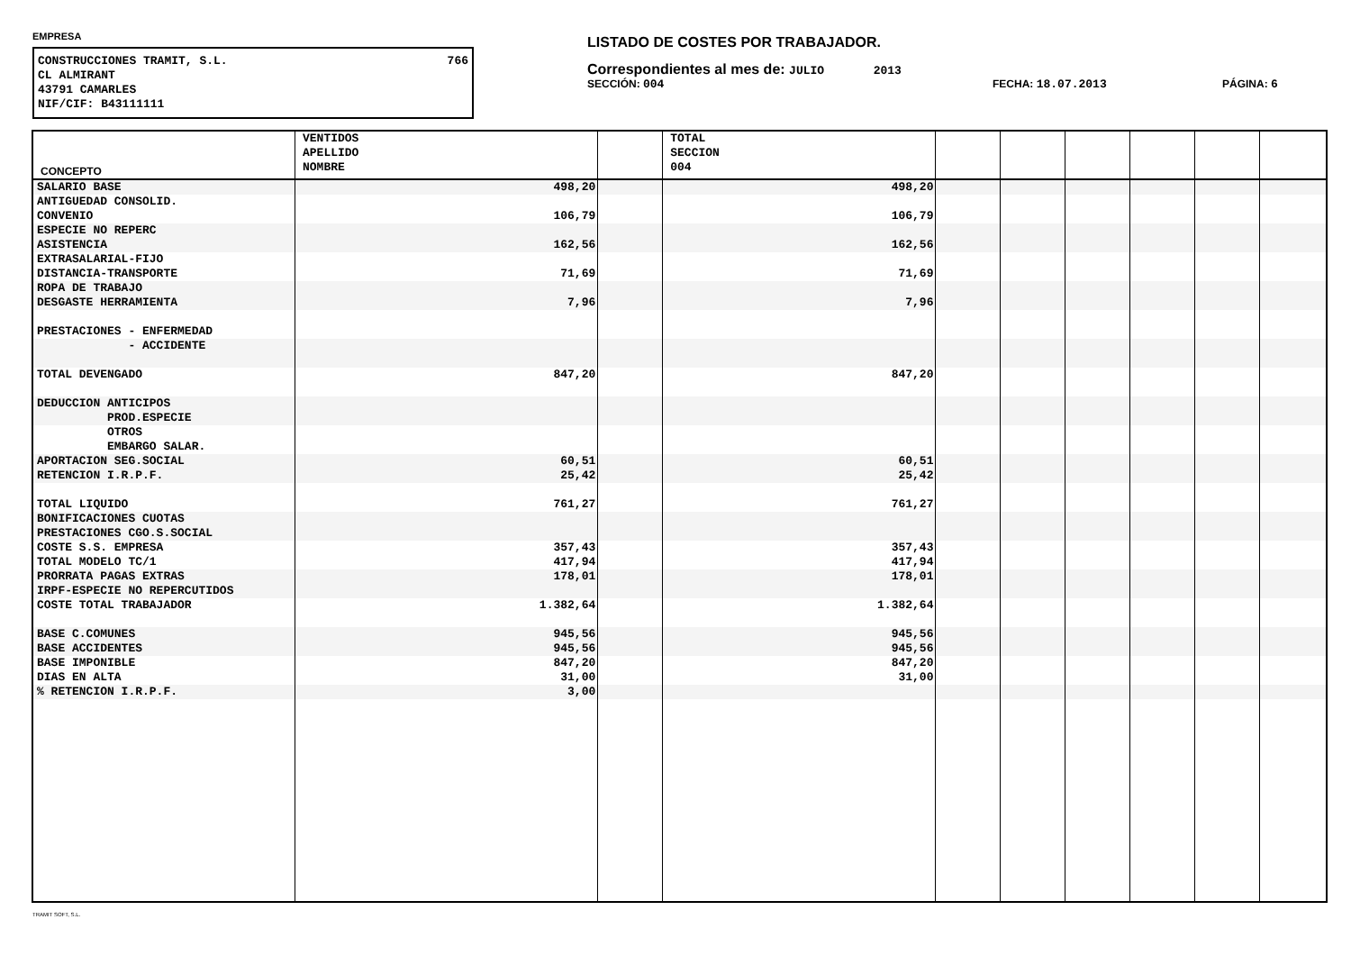EMPRESA
CONSTRUCCIONES TRAMIT, S.L. 766
CL ALMIRANT
43791 CAMARLES
NIF/CIF: B43111111
LISTADO DE COSTES POR TRABAJADOR.
Correspondientes al mes de: JULIO 2013
SECCIÓN: 004 FECHA: 18.07.2013 PÁGINA: 6
| CONCEPTO | VENTIDOS APELLIDO NOMBRE | | TOTAL SECCION 004 | | | | | | |
| --- | --- | --- | --- | --- | --- | --- | --- | --- | --- |
| SALARIO BASE | 498,20 | | 498,20 | | | | | | |
| ANTIGUEDAD CONSOLID. | | | | | | | | | |
| CONVENIO | 106,79 | | 106,79 | | | | | | |
| ESPECIE NO REPERC | | | | | | | | | |
| ASISTENCIA | 162,56 | | 162,56 | | | | | | |
| EXTRASALARIAL-FIJO | | | | | | | | | |
| DISTANCIA-TRANSPORTE | 71,69 | | 71,69 | | | | | | |
| ROPA DE TRABAJO | | | | | | | | | |
| DESGASTE HERRAMIENTA | 7,96 | | 7,96 | | | | | | |
| PRESTACIONES - ENFERMEDAD | | | | | | | | | |
| - ACCIDENTE | | | | | | | | | |
| TOTAL DEVENGADO | 847,20 | | 847,20 | | | | | | |
| DEDUCCION ANTICIPOS | | | | | | | | | |
| PROD.ESPECIE | | | | | | | | | |
| OTROS | | | | | | | | | |
| EMBARGO SALAR. | | | | | | | | | |
| APORTACION SEG.SOCIAL | 60,51 | | 60,51 | | | | | | |
| RETENCION I.R.P.F. | 25,42 | | 25,42 | | | | | | |
| TOTAL LIQUIDO | 761,27 | | 761,27 | | | | | | |
| BONIFICACIONES CUOTAS | | | | | | | | | |
| PRESTACIONES CGO.S.SOCIAL | | | | | | | | | |
| COSTE S.S. EMPRESA | 357,43 | | 357,43 | | | | | | |
| TOTAL MODELO TC/1 | 417,94 | | 417,94 | | | | | | |
| PRORRATA PAGAS EXTRAS | 178,01 | | 178,01 | | | | | | |
| IRPF-ESPECIE NO REPERCUTIDOS | | | | | | | | | |
| COSTE TOTAL TRABAJADOR | 1.382,64 | | 1.382,64 | | | | | | |
| BASE C.COMUNES | 945,56 | | 945,56 | | | | | | |
| BASE ACCIDENTES | 945,56 | | 945,56 | | | | | | |
| BASE IMPONIBLE | 847,20 | | 847,20 | | | | | | |
| DIAS EN ALTA | 31,00 | | 31,00 | | | | | | |
| % RETENCION I.R.P.F. | 3,00 | | | | | | | | |
TRAMIT SOFT, S.L.